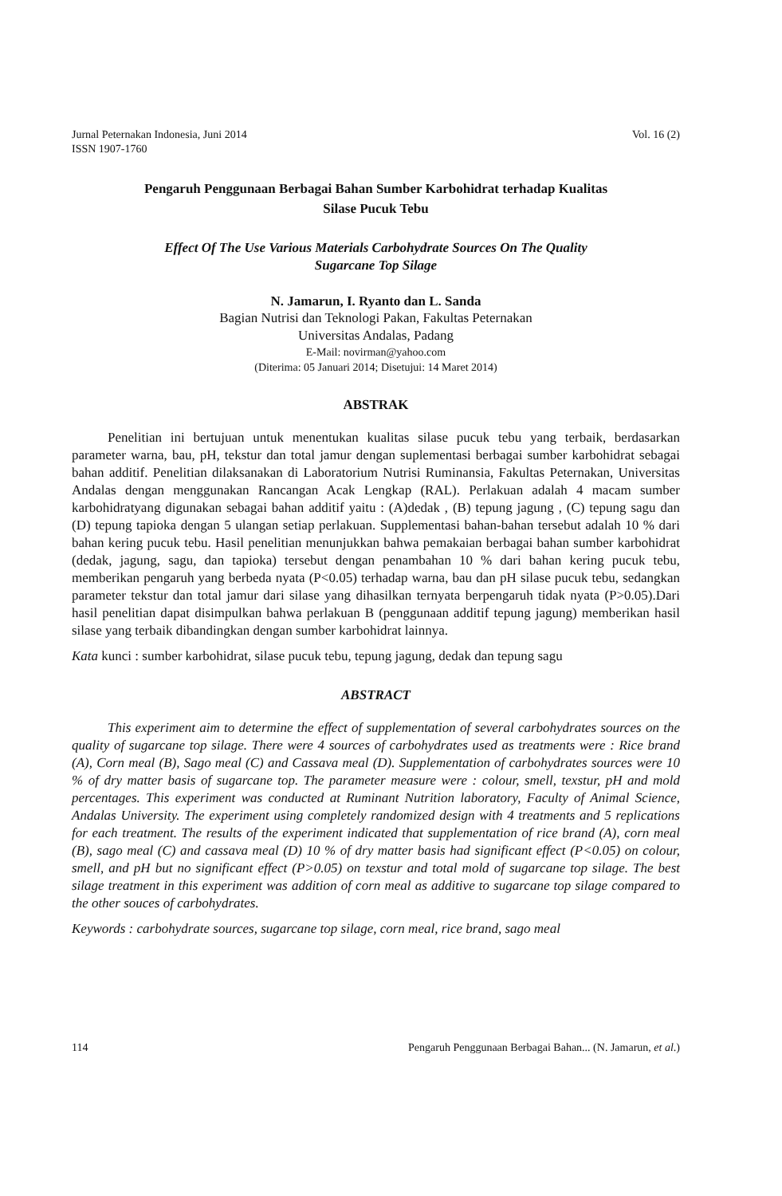Jurnal Peternakan Indonesia, Juni 2014
ISSN 1907-1760
Vol. 16 (2)
Pengaruh Penggunaan Berbagai Bahan Sumber Karbohidrat terhadap Kualitas
Silase Pucuk Tebu
Effect Of The Use Various Materials Carbohydrate Sources On The Quality
Sugarcane Top Silage
N. Jamarun, I. Ryanto dan L. Sanda
Bagian Nutrisi dan Teknologi Pakan, Fakultas Peternakan
Universitas Andalas, Padang
E-Mail: novirman@yahoo.com
(Diterima: 05 Januari 2014; Disetujui: 14 Maret 2014)
ABSTRAK
Penelitian ini bertujuan untuk menentukan kualitas silase pucuk tebu yang terbaik, berdasarkan parameter warna, bau, pH, tekstur dan total jamur dengan suplementasi berbagai sumber karbohidrat sebagai bahan additif. Penelitian dilaksanakan di Laboratorium Nutrisi Ruminansia, Fakultas Peternakan, Universitas Andalas dengan menggunakan Rancangan Acak Lengkap (RAL). Perlakuan adalah 4 macam sumber karbohidratyang digunakan sebagai bahan additif yaitu : (A)dedak , (B) tepung jagung , (C) tepung sagu dan (D) tepung tapioka dengan 5 ulangan setiap perlakuan. Supplementasi bahan-bahan tersebut adalah 10 % dari bahan kering pucuk tebu. Hasil penelitian menunjukkan bahwa pemakaian berbagai bahan sumber karbohidrat (dedak, jagung, sagu, dan tapioka) tersebut dengan penambahan 10 % dari bahan kering pucuk tebu, memberikan pengaruh yang berbeda nyata (P<0.05) terhadap warna, bau dan pH silase pucuk tebu, sedangkan parameter tekstur dan total jamur dari silase yang dihasilkan ternyata berpengaruh tidak nyata (P>0.05).Dari hasil penelitian dapat disimpulkan bahwa perlakuan B (penggunaan additif tepung jagung) memberikan hasil silase yang terbaik dibandingkan dengan sumber karbohidrat lainnya.
Kata kunci : sumber karbohidrat, silase pucuk tebu, tepung jagung, dedak dan tepung sagu
ABSTRACT
This experiment aim to determine the effect of supplementation of several carbohydrates sources on the quality of sugarcane top silage. There were 4 sources of carbohydrates used as treatments were : Rice brand (A), Corn meal (B), Sago meal (C) and Cassava meal (D). Supplementation of carbohydrates sources were 10 % of dry matter basis of sugarcane top. The parameter measure were : colour, smell, texstur, pH and mold percentages. This experiment was conducted at Ruminant Nutrition laboratory, Faculty of Animal Science, Andalas University. The experiment using completely randomized design with 4 treatments and 5 replications for each treatment. The results of the experiment indicated that supplementation of rice brand (A), corn meal (B), sago meal (C) and cassava meal (D) 10 % of dry matter basis had significant effect (P<0.05) on colour, smell, and pH but no significant effect (P>0.05) on texstur and total mold of sugarcane top silage. The best silage treatment in this experiment was addition of corn meal as additive to sugarcane top silage compared to the other souces of carbohydrates.
Keywords : carbohydrate sources, sugarcane top silage, corn meal, rice brand, sago meal
114 Pengaruh Penggunaan Berbagai Bahan... (N. Jamarun, et al.)